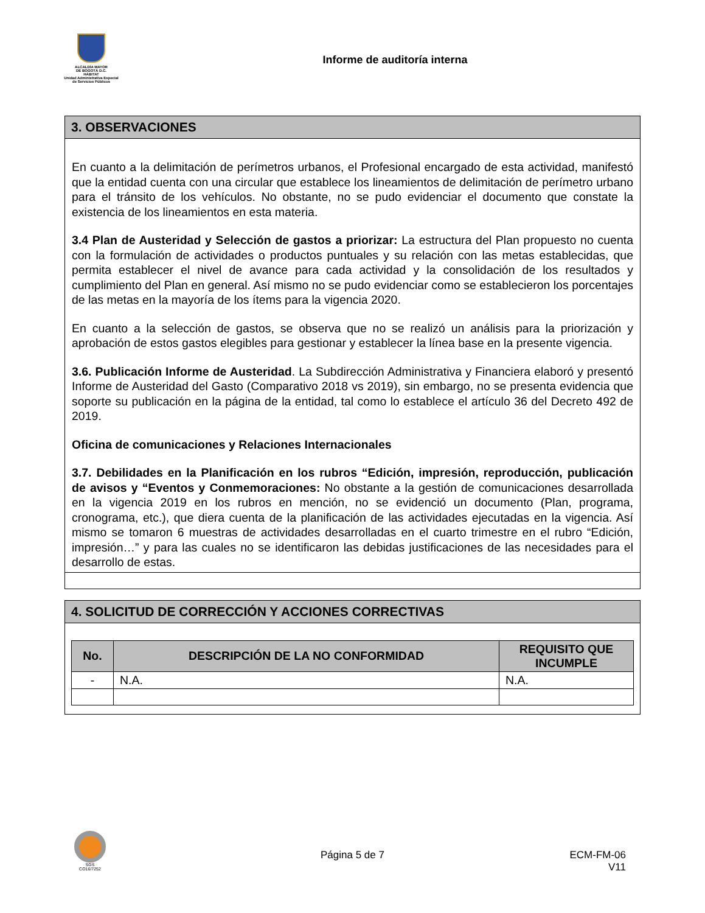ALCALDÍA MAYOR
DE BOGOTÁ D.C.
HÁBITAT
Unidad Administrativa Especial de Servicios Públicos
Informe de auditoría interna
3. OBSERVACIONES
En cuanto a la delimitación de perímetros urbanos, el Profesional encargado de esta actividad, manifestó que la entidad cuenta con una circular que establece los lineamientos de delimitación de perímetro urbano para el tránsito de los vehículos. No obstante, no se pudo evidenciar el documento que constate la existencia de los lineamientos en esta materia.
3.4 Plan de Austeridad y Selección de gastos a priorizar: La estructura del Plan propuesto no cuenta con la formulación de actividades o productos puntuales y su relación con las metas establecidas, que permita establecer el nivel de avance para cada actividad y la consolidación de los resultados y cumplimiento del Plan en general. Así mismo no se pudo evidenciar como se establecieron los porcentajes de las metas en la mayoría de los ítems para la vigencia 2020.
En cuanto a la selección de gastos, se observa que no se realizó un análisis para la priorización y aprobación de estos gastos elegibles para gestionar y establecer la línea base en la presente vigencia.
3.6. Publicación Informe de Austeridad. La Subdirección Administrativa y Financiera elaboró y presentó Informe de Austeridad del Gasto (Comparativo 2018 vs 2019), sin embargo, no se presenta evidencia que soporte su publicación en la página de la entidad, tal como lo establece el artículo 36 del Decreto 492 de 2019.
Oficina de comunicaciones y Relaciones Internacionales
3.7. Debilidades en la Planificación en los rubros “Edición, impresión, reproducción, publicación de avisos y “Eventos y Conmemoraciones: No obstante a la gestión de comunicaciones desarrollada en la vigencia 2019 en los rubros en mención, no se evidenció un documento (Plan, programa, cronograma, etc.), que diera cuenta de la planificación de las actividades ejecutadas en la vigencia. Así mismo se tomaron 6 muestras de actividades desarrolladas en el cuarto trimestre en el rubro “Edición, impresión…” y para las cuales no se identificaron las debidas justificaciones de las necesidades para el desarrollo de estas.
4. SOLICITUD DE CORRECCIÓN Y ACCIONES CORRECTIVAS
| No. | DESCRIPCIÓN DE LA NO CONFORMIDAD | REQUISITO QUE INCUMPLE |
| --- | --- | --- |
| - | N.A. | N.A. |
SGS
CO16/7252
Página 5 de 7
ECM-FM-06
V11